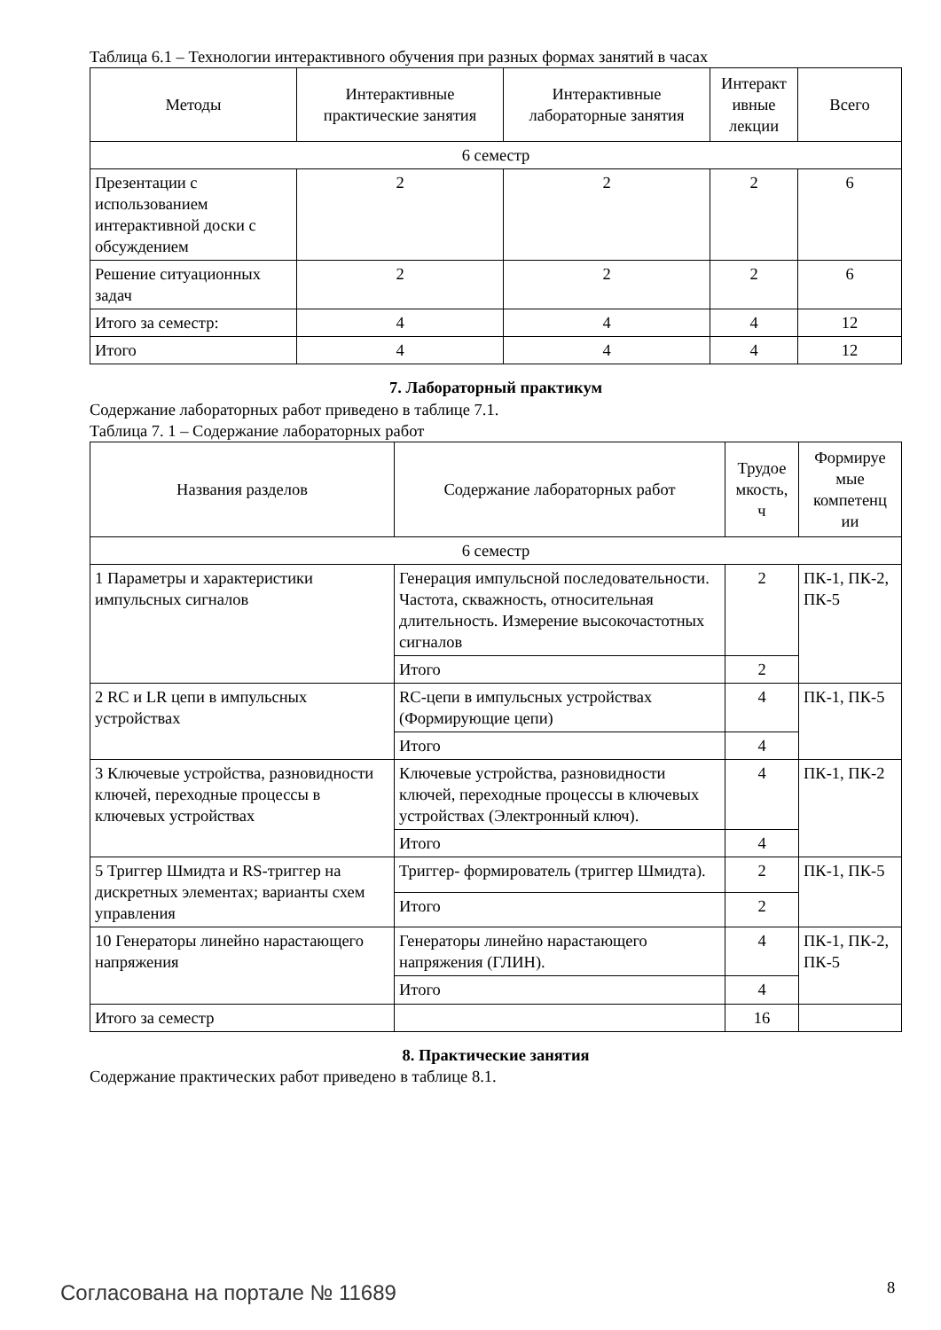Таблица 6.1 – Технологии интерактивного обучения при разных формах занятий в часах
| Методы | Интерактивные практические занятия | Интерактивные лабораторные занятия | Интеракт ивные лекции | Всего |
| --- | --- | --- | --- | --- |
| 6 семестр | | | | |
| Презентации с использованием интерактивной доски с обсуждением | 2 | 2 | 2 | 6 |
| Решение ситуационных задач | 2 | 2 | 2 | 6 |
| Итого за семестр: | 4 | 4 | 4 | 12 |
| Итого | 4 | 4 | 4 | 12 |
7. Лабораторный практикум
Содержание лабораторных работ приведено в таблице 7.1.
Таблица 7. 1 – Содержание лабораторных работ
| Названия разделов | Содержание лабораторных работ | Трудое мкость, ч | Формируе мые компетенц ии |
| --- | --- | --- | --- |
| 6 семестр | | | |
| 1 Параметры и характеристики импульсных сигналов | Генерация импульсной последовательности. Частота, скважность, относительная длительность. Измерение высокочастотных сигналов | 2 | ПК-1, ПК-2, ПК-5 |
| | Итого | 2 | |
| 2 RC и LR цепи в импульсных устройствах | RC-цепи в импульсных устройствах (Формирующие цепи) | 4 | ПК-1, ПК-5 |
| | Итого | 4 | |
| 3 Ключевые устройства, разновидности ключей, переходные процессы в ключевых устройствах | Ключевые устройства, разновидности ключей, переходные процессы в ключевых устройствах (Электронный ключ). | 4 | ПК-1, ПК-2 |
| | Итого | 4 | |
| 5 Триггер Шмидта и RS-триггер на дискретных элементах; варианты схем управления | Триггер- формирователь (триггер Шмидта). | 2 | ПК-1, ПК-5 |
| | Итого | 2 | |
| 10 Генераторы линейно нарастающего напряжения | Генераторы линейно нарастающего напряжения (ГЛИН). | 4 | ПК-1, ПК-2, ПК-5 |
| | Итого | 4 | |
| Итого за семестр | | 16 | |
8. Практические занятия
Содержание практических работ приведено в таблице 8.1.
Согласована на портале № 11689 8